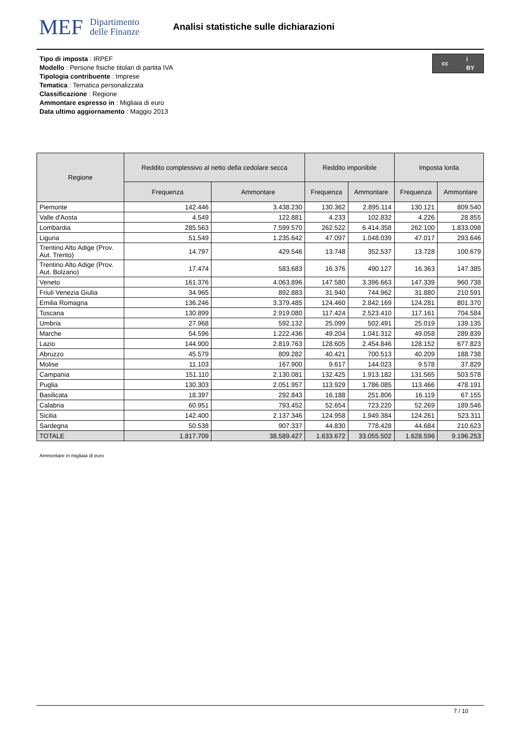MEF Dipartimento
delle Finanze
Analisi statistiche sulle dichiarazioni
cc i
BY
Tipo di imposta : IRPEF
Modello : Persone fisiche titolari di partita IVA
Tipologia contribuente : Imprese
Tematica : Tematica personalizzata
Classificazione : Regione
Ammontare espresso in : Migliaia di euro
Data ultimo aggiornamento : Maggio 2013
| Regione | Reddito complessivo al netto della cedolare secca | | Reddito imponibile | | Imposta lorda | |
| --- | --- | --- | --- | --- | --- | --- |
| | Frequenza | Ammontare | Frequenza | Ammontare | Frequenza | Ammontare |
| Piemonte | 142.446 | 3.438.230 | 130.362 | 2.895.114 | 130.121 | 809.540 |
| Valle d'Aosta | 4.549 | 122.881 | 4.233 | 102.832 | 4.226 | 28.855 |
| Lombardia | 285.563 | 7.599.570 | 262.522 | 6.414.358 | 262.100 | 1.833.098 |
| Liguria | 51.549 | 1.235.642 | 47.097 | 1.048.039 | 47.017 | 293.646 |
| Trentino Alto Adige (Prov. Aut. Trento) | 14.797 | 429.546 | 13.748 | 352.537 | 13.728 | 100.679 |
| Trentino Alto Adige (Prov. Aut. Bolzano) | 17.474 | 583.683 | 16.376 | 490.127 | 16.363 | 147.385 |
| Veneto | 161.376 | 4.063.896 | 147.580 | 3.396.663 | 147.339 | 960.738 |
| Friuli Venezia Giulia | 34.965 | 892.883 | 31.940 | 744.962 | 31.880 | 210.591 |
| Emilia Romagna | 136.246 | 3.379.485 | 124.460 | 2.842.169 | 124.281 | 801.370 |
| Toscana | 130.899 | 2.919.080 | 117.424 | 2.523.410 | 117.161 | 704.584 |
| Umbria | 27.968 | 592.132 | 25.099 | 502.491 | 25.019 | 139.135 |
| Marche | 54.596 | 1.222.436 | 49.204 | 1.041.312 | 49.058 | 289.839 |
| Lazio | 144.900 | 2.819.763 | 128.605 | 2.454.846 | 128.152 | 677.823 |
| Abruzzo | 45.579 | 809.282 | 40.421 | 700.513 | 40.209 | 188.738 |
| Molise | 11.103 | 167.900 | 9.617 | 144.023 | 9.578 | 37.829 |
| Campania | 151.110 | 2.130.081 | 132.425 | 1.913.182 | 131.565 | 503.578 |
| Puglia | 130.303 | 2.051.957 | 113.929 | 1.786.085 | 113.466 | 478.191 |
| Basilicata | 18.397 | 292.843 | 16.188 | 251.806 | 16.119 | 67.155 |
| Calabria | 60.951 | 793.452 | 52.654 | 723.220 | 52.269 | 189.546 |
| Sicilia | 142.400 | 2.137.346 | 124.958 | 1.949.384 | 124.261 | 523.311 |
| Sardegna | 50.538 | 907.337 | 44.830 | 778.428 | 44.684 | 210.623 |
| TOTALE | 1.817.709 | 38.589.427 | 1.633.672 | 33.055.502 | 1.628.596 | 9.196.253 |
Ammontare in migliaia di euro
7 / 10